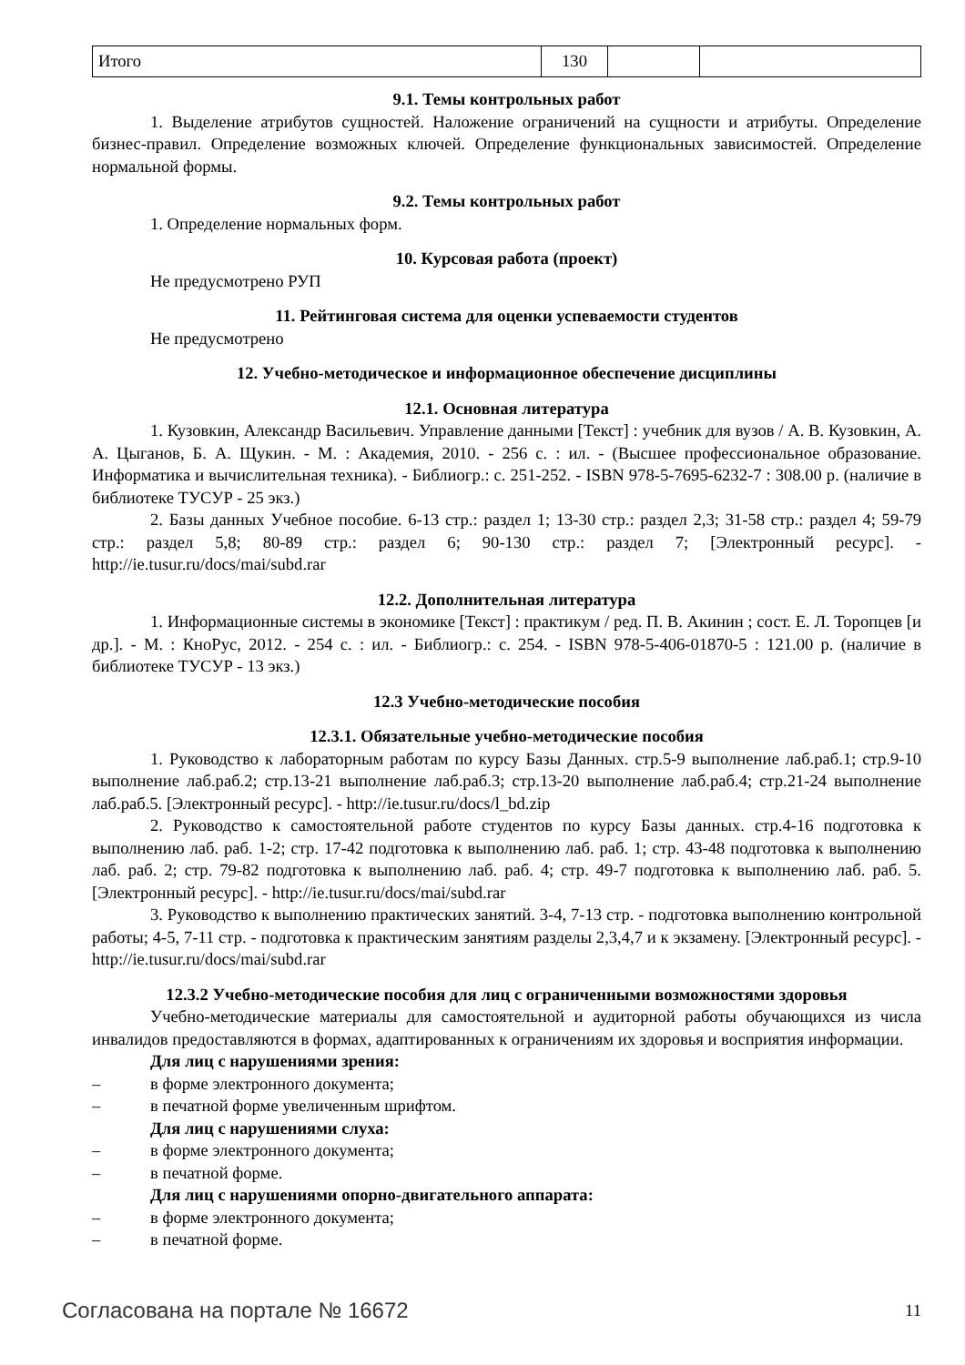| Итого | 130 | | |
9.1. Темы контрольных работ
1. Выделение атрибутов сущностей. Наложение ограничений на сущности и атрибуты. Определение бизнес-правил. Определение возможных ключей. Определение функциональных зависимостей. Определение нормальной формы.
9.2. Темы контрольных работ
1. Определение нормальных форм.
10. Курсовая работа (проект)
Не предусмотрено РУП
11. Рейтинговая система для оценки успеваемости студентов
Не предусмотрено
12. Учебно-методическое и информационное обеспечение дисциплины
12.1. Основная литература
1. Кузовкин, Александр Васильевич. Управление данными [Текст] : учебник для вузов / А. В. Кузовкин, А. А. Цыганов, Б. А. Щукин. - М. : Академия, 2010. - 256 с. : ил. - (Высшее профессиональное образование. Информатика и вычислительная техника). - Библиогр.: с. 251-252. - ISBN 978-5-7695-6232-7 : 308.00 р. (наличие в библиотеке ТУСУР - 25 экз.)
2. Базы данных Учебное пособие. 6-13 стр.: раздел 1; 13-30 стр.: раздел 2,3; 31-58 стр.: раздел 4; 59-79 стр.: раздел 5,8; 80-89 стр.: раздел 6; 90-130 стр.: раздел 7; [Электронный ресурс]. - http://ie.tusur.ru/docs/mai/subd.rar
12.2. Дополнительная литература
1. Информационные системы в экономике [Текст] : практикум / ред. П. В. Акинин ; сост. Е. Л. Торопцев [и др.]. - М. : КноРус, 2012. - 254 с. : ил. - Библиогр.: с. 254. - ISBN 978-5-406-01870-5 : 121.00 р. (наличие в библиотеке ТУСУР - 13 экз.)
12.3 Учебно-методические пособия
12.3.1. Обязательные учебно-методические пособия
1. Руководство к лабораторным работам по курсу Базы Данных. стр.5-9 выполнение лаб.раб.1; стр.9-10 выполнение лаб.раб.2; стр.13-21 выполнение лаб.раб.3; стр.13-20 выполнение лаб.раб.4; стр.21-24 выполнение лаб.раб.5. [Электронный ресурс]. - http://ie.tusur.ru/docs/l_bd.zip
2. Руководство к самостоятельной работе студентов по курсу Базы данных. стр.4-16 подготовка к выполнению лаб. раб. 1-2; стр. 17-42 подготовка к выполнению лаб. раб. 1; стр. 43-48 подготовка к выполнению лаб. раб. 2; стр. 79-82 подготовка к выполнению лаб. раб. 4; стр. 49-7 подготовка к выполнению лаб. раб. 5. [Электронный ресурс]. - http://ie.tusur.ru/docs/mai/subd.rar
3. Руководство к выполнению практических занятий. 3-4, 7-13 стр. - подготовка выполнению контрольной работы; 4-5, 7-11 стр. - подготовка к практическим занятиям разделы 2,3,4,7 и к экзамену. [Электронный ресурс]. - http://ie.tusur.ru/docs/mai/subd.rar
12.3.2 Учебно-методические пособия для лиц с ограниченными возможностями здоровья
Учебно-методические материалы для самостоятельной и аудиторной работы обучающихся из числа инвалидов предоставляются в формах, адаптированных к ограничениям их здоровья и восприятия информации.
Для лиц с нарушениями зрения:
– в форме электронного документа;
– в печатной форме увеличенным шрифтом.
Для лиц с нарушениями слуха:
– в форме электронного документа;
– в печатной форме.
Для лиц с нарушениями опорно-двигательного аппарата:
– в форме электронного документа;
– в печатной форме.
Согласована на портале № 16672 11